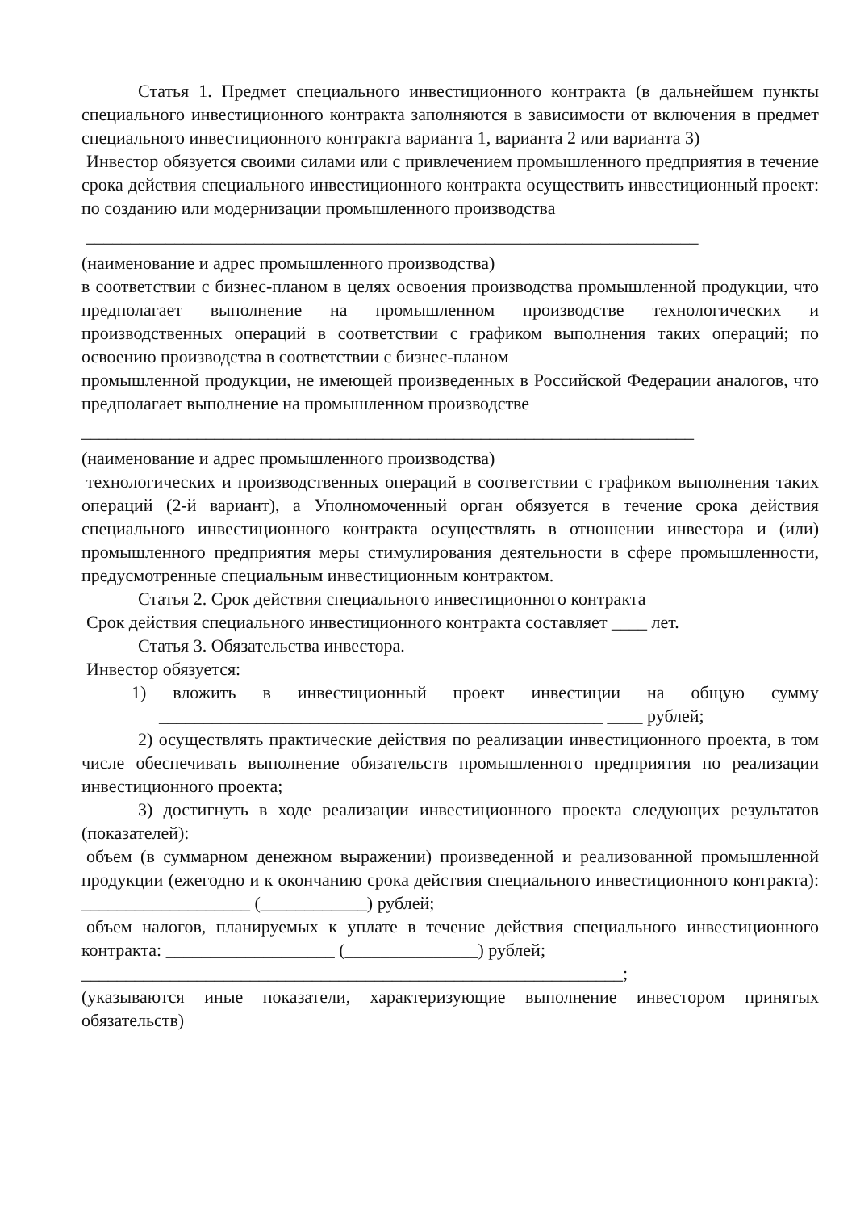Статья 1. Предмет специального инвестиционного контракта (в дальнейшем пункты специального инвестиционного контракта заполняются в зависимости от включения в предмет специального инвестиционного контракта варианта 1, варианта 2 или варианта 3)
Инвестор обязуется своими силами или с привлечением промышленного предприятия в течение срока действия специального инвестиционного контракта осуществить инвестиционный проект: по созданию или модернизации промышленного производства
_____________________________________________________________________
(наименование и адрес промышленного производства)
в соответствии с бизнес-планом в целях освоения производства промышленной продукции, что предполагает выполнение на промышленном производстве технологических и производственных операций в соответствии с графиком выполнения таких операций; по освоению производства в соответствии с бизнес-планом
промышленной продукции, не имеющей произведенных в Российской Федерации аналогов, что предполагает выполнение на промышленном производстве
_____________________________________________________________________
(наименование и адрес промышленного производства)
технологических и производственных операций в соответствии с графиком выполнения таких операций (2-й вариант), а Уполномоченный орган обязуется в течение срока действия специального инвестиционного контракта осуществлять в отношении инвестора и (или) промышленного предприятия меры стимулирования деятельности в сфере промышленности, предусмотренные специальным инвестиционным контрактом.
Статья 2. Срок действия специального инвестиционного контракта
Срок действия специального инвестиционного контракта составляет ____ лет.
Статья 3. Обязательства инвестора.
Инвестор обязуется:
1) вложить в инвестиционный проект инвестиции на общую сумму __________________________________________________ ____ рублей;
2) осуществлять практические действия по реализации инвестиционного проекта, в том числе обеспечивать выполнение обязательств промышленного предприятия по реализации инвестиционного проекта;
3) достигнуть в ходе реализации инвестиционного проекта следующих результатов (показателей):
объем (в суммарном денежном выражении) произведенной и реализованной промышленной продукции (ежегодно и к окончанию срока действия специального инвестиционного контракта): ___________________ (____________) рублей;
объем налогов, планируемых к уплате в течение действия специального инвестиционного контракта: ___________________ (_______________) рублей;
_____________________________________________________________;
(указываются иные показатели, характеризующие выполнение инвестором принятых обязательств)